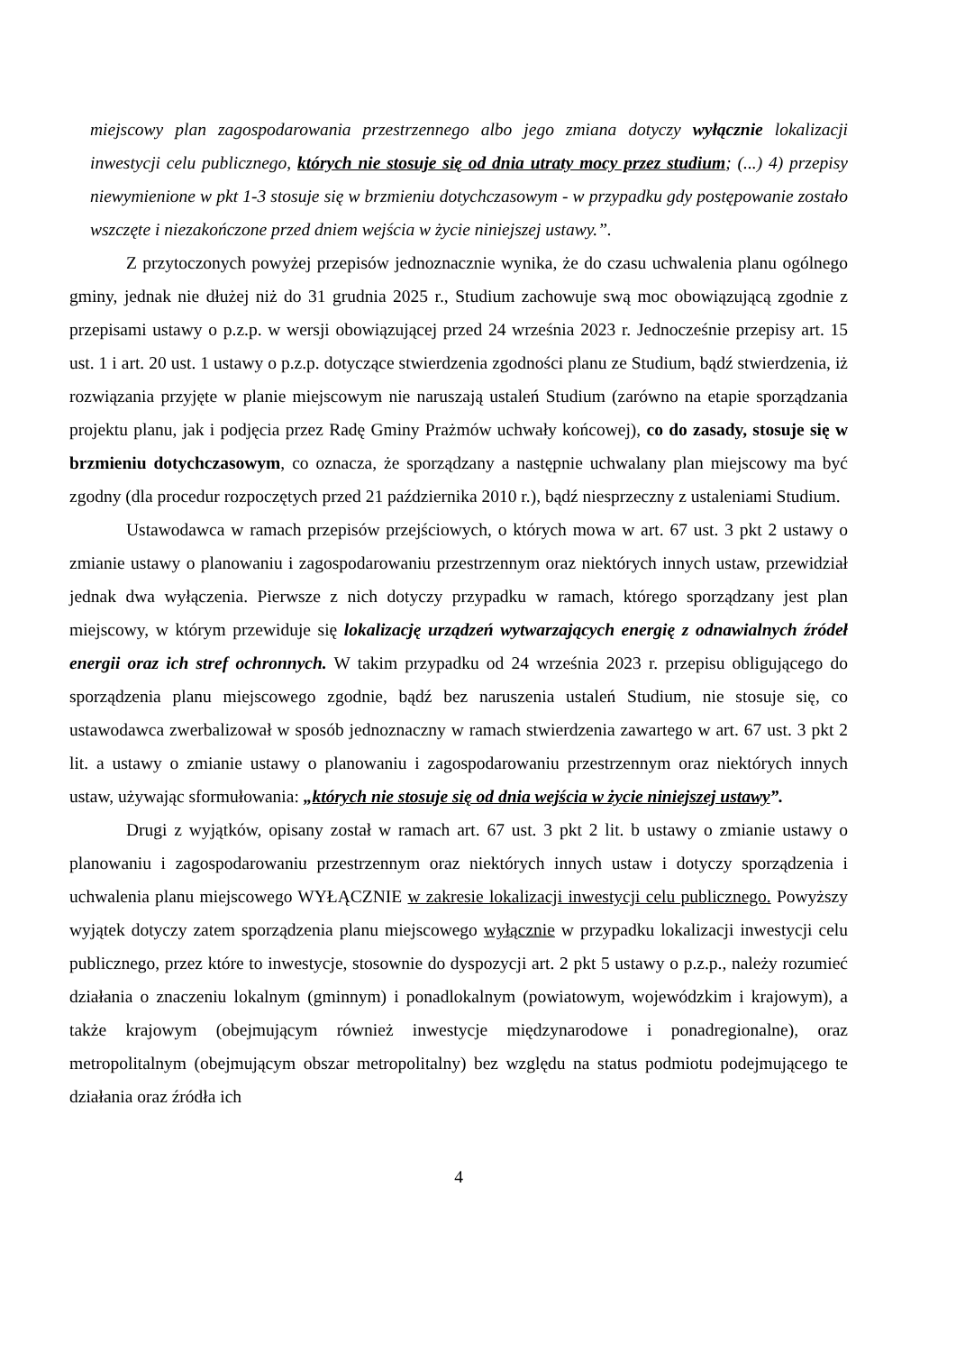miejscowy plan zagospodarowania przestrzennego albo jego zmiana dotyczy wyłącznie lokalizacji inwestycji celu publicznego, których nie stosuje się od dnia utraty mocy przez studium; (...) 4) przepisy niewymienione w pkt 1-3 stosuje się w brzmieniu dotychczasowym - w przypadku gdy postępowanie zostało wszczęte i niezakończone przed dniem wejścia w życie niniejszej ustawy.”.
Z przytoczonych powyżej przepisów jednoznacznie wynika, że do czasu uchwalenia planu ogólnego gminy, jednak nie dłużej niż do 31 grudnia 2025 r., Studium zachowuje swą moc obowiązującą zgodnie z przepisami ustawy o p.z.p. w wersji obowiązującej przed 24 września 2023 r. Jednocześnie przepisy art. 15 ust. 1 i art. 20 ust. 1 ustawy o p.z.p. dotyczące stwierdzenia zgodności planu ze Studium, bądź stwierdzenia, iż rozwiązania przyjęte w planie miejscowym nie naruszają ustaleń Studium (zarówno na etapie sporządzania projektu planu, jak i podjęcia przez Radę Gminy Prażmów uchwały końcowej), co do zasady, stosuje się w brzmieniu dotychczasowym, co oznacza, że sporządzany a następnie uchwalany plan miejscowy ma być zgodny (dla procedur rozpoczętych przed 21 października 2010 r.), bądź niesprzeczny z ustaleniami Studium.
Ustawodawca w ramach przepisów przejściowych, o których mowa w art. 67 ust. 3 pkt 2 ustawy o zmianie ustawy o planowaniu i zagospodarowaniu przestrzennym oraz niektórych innych ustaw, przewidział jednak dwa wyłączenia. Pierwsze z nich dotyczy przypadku w ramach, którego sporządzany jest plan miejscowy, w którym przewiduje się lokalizację urządzeń wytwarzających energię z odnawialnych źródeł energii oraz ich stref ochronnych. W takim przypadku od 24 września 2023 r. przepisu obligującego do sporządzenia planu miejscowego zgodnie, bądź bez naruszenia ustaleń Studium, nie stosuje się, co ustawodawca zwerbalizował w sposób jednoznaczny w ramach stwierdzenia zawartego w art. 67 ust. 3 pkt 2 lit. a ustawy o zmianie ustawy o planowaniu i zagospodarowaniu przestrzennym oraz niektórych innych ustaw, używając sformułowania: „których nie stosuje się od dnia wejścia w życie niniejszej ustawy”.
Drugi z wyjątków, opisany został w ramach art. 67 ust. 3 pkt 2 lit. b ustawy o zmianie ustawy o planowaniu i zagospodarowaniu przestrzennym oraz niektórych innych ustaw i dotyczy sporządzenia i uchwalenia planu miejscowego WYŁĄCZNIE w zakresie lokalizacji inwestycji celu publicznego. Powyższy wyjątek dotyczy zatem sporządzenia planu miejscowego wyłącznie w przypadku lokalizacji inwestycji celu publicznego, przez które to inwestycje, stosownie do dyspozycji art. 2 pkt 5 ustawy o p.z.p., należy rozumieć działania o znaczeniu lokalnym (gminnym) i ponadlokalnym (powiatowym, wojewódzkim i krajowym), a także krajowym (obejmującym również inwestycje międzynarodowe i ponadregionalne), oraz metropolitalnym (obejmującym obszar metropolitalny) bez względu na status podmiotu podejmującego te działania oraz źródła ich
4